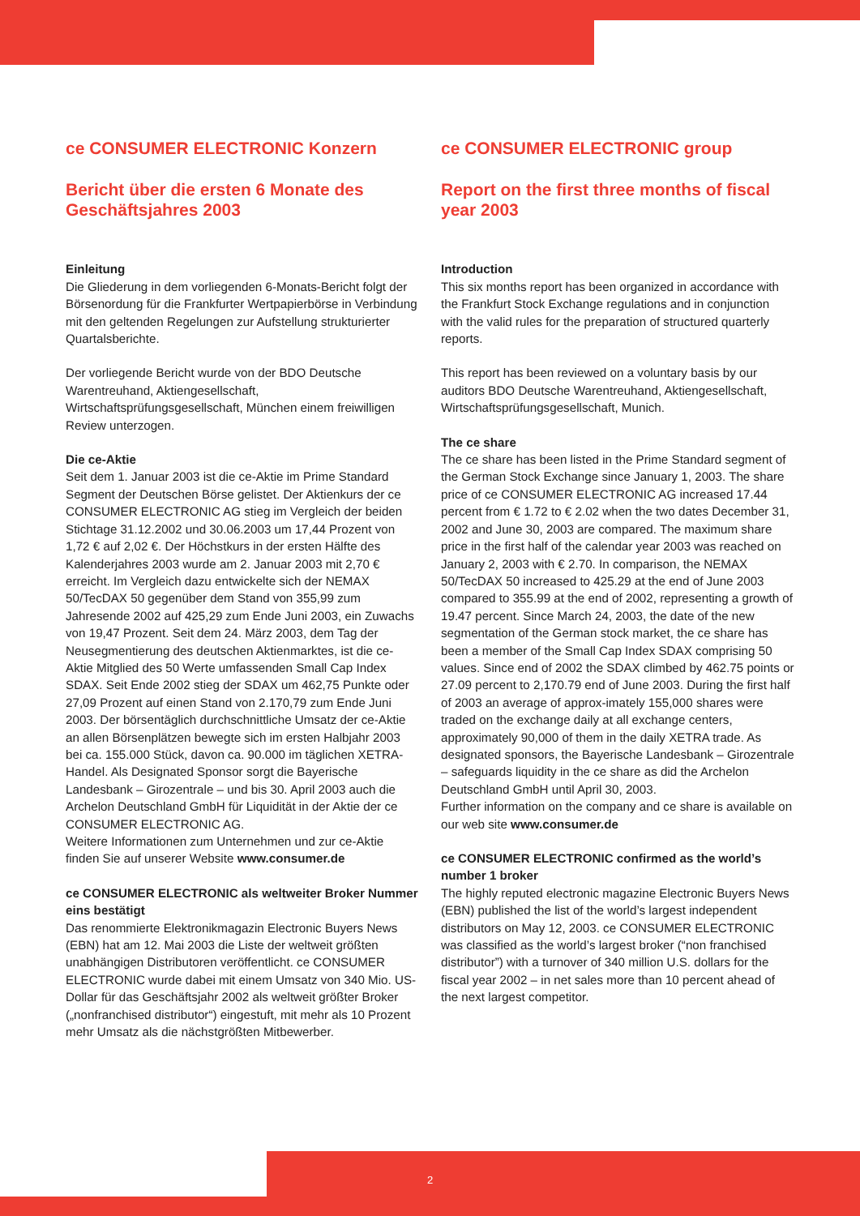ce CONSUMER ELECTRONIC Konzern
Bericht über die ersten 6 Monate des Geschäftsjahres 2003
Einleitung
Die Gliederung in dem vorliegenden 6-Monats-Bericht folgt der Börsenordung für die Frankfurter Wertpapierbörse in Verbindung mit den geltenden Regelungen zur Aufstellung strukturierter Quartalsberichte.
Der vorliegende Bericht wurde von der BDO Deutsche Warentreuhand, Aktiengesellschaft, Wirtschaftsprüfungsgesellschaft, München einem freiwilligen Review unterzogen.
Die ce-Aktie
Seit dem 1. Januar 2003 ist die ce-Aktie im Prime Standard Segment der Deutschen Börse gelistet. Der Aktienkurs der ce CONSUMER ELECTRONIC AG stieg im Vergleich der beiden Stichtage 31.12.2002 und 30.06.2003 um 17,44 Prozent von 1,72 € auf 2,02 €. Der Höchstkurs in der ersten Hälfte des Kalenderjahres 2003 wurde am 2. Januar 2003 mit 2,70 € erreicht. Im Vergleich dazu entwickelte sich der NEMAX 50/TecDAX 50 gegenüber dem Stand von 355,99 zum Jahresende 2002 auf 425,29 zum Ende Juni 2003, ein Zuwachs von 19,47 Prozent. Seit dem 24. März 2003, dem Tag der Neusegmentierung des deutschen Aktienmarktes, ist die ce-Aktie Mitglied des 50 Werte umfassenden Small Cap Index SDAX. Seit Ende 2002 stieg der SDAX um 462,75 Punkte oder 27,09 Prozent auf einen Stand von 2.170,79 zum Ende Juni 2003. Der börsentäglich durchschnittliche Umsatz der ce-Aktie an allen Börsenplätzen bewegte sich im ersten Halbjahr 2003 bei ca. 155.000 Stück, davon ca. 90.000 im täglichen XETRA-Handel. Als Designated Sponsor sorgt die Bayerische Landesbank – Girozentrale – und bis 30. April 2003 auch die Archelon Deutschland GmbH für Liquidität in der Aktie der ce CONSUMER ELECTRONIC AG.
Weitere Informationen zum Unternehmen und zur ce-Aktie finden Sie auf unserer Website www.consumer.de
ce CONSUMER ELECTRONIC als weltweiter Broker Nummer eins bestätigt
Das renommierte Elektronikmagazin Electronic Buyers News (EBN) hat am 12. Mai 2003 die Liste der weltweit größten unabhängigen Distributoren veröffentlicht. ce CONSUMER ELECTRONIC wurde dabei mit einem Umsatz von 340 Mio. US-Dollar für das Geschäftsjahr 2002 als weltweit größter Broker („nonfranchised distributor“) eingestuft, mit mehr als 10 Prozent mehr Umsatz als die nächstgrößten Mitbewerber.
ce CONSUMER ELECTRONIC group
Report on the first three months of fiscal year 2003
Introduction
This six months report has been organized in accordance with the Frankfurt Stock Exchange regulations and in conjunction with the valid rules for the preparation of structured quarterly reports.
This report has been reviewed on a voluntary basis by our auditors BDO Deutsche Warentreuhand, Aktiengesellschaft, Wirtschaftsprüfungsgesellschaft, Munich.
The ce share
The ce share has been listed in the Prime Standard segment of the German Stock Exchange since January 1, 2003. The share price of ce CONSUMER ELECTRONIC AG increased 17.44 percent from € 1.72 to € 2.02 when the two dates December 31, 2002 and June 30, 2003 are compared. The maximum share price in the first half of the calendar year 2003 was reached on January 2, 2003 with € 2.70. In comparison, the NEMAX 50/TecDAX 50 increased to 425.29 at the end of June 2003 compared to 355.99 at the end of 2002, representing a growth of 19.47 percent. Since March 24, 2003, the date of the new segmentation of the German stock market, the ce share has been a member of the Small Cap Index SDAX comprising 50 values. Since end of 2002 the SDAX climbed by 462.75 points or 27.09 percent to 2,170.79 end of June 2003. During the first half of 2003 an average of approx-imately 155,000 shares were traded on the exchange daily at all exchange centers, approximately 90,000 of them in the daily XETRA trade. As designated sponsors, the Bayerische Landesbank – Girozentrale – safeguards liquidity in the ce share as did the Archelon Deutschland GmbH until April 30, 2003.
Further information on the company and ce share is available on our web site www.consumer.de
ce CONSUMER ELECTRONIC confirmed as the world’s number 1 broker
The highly reputed electronic magazine Electronic Buyers News (EBN) published the list of the world’s largest independent distributors on May 12, 2003. ce CONSUMER ELECTRONIC was classified as the world’s largest broker (“non franchised distributor”) with a turnover of 340 million U.S. dollars for the fiscal year 2002 – in net sales more than 10 percent ahead of the next largest competitor.
2